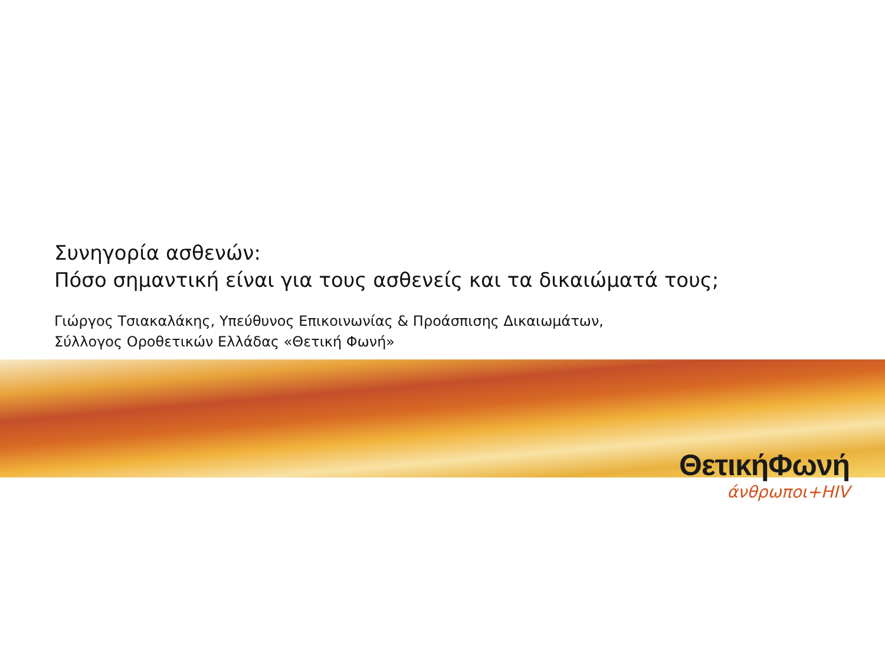Συνηγορία ασθενών:
Πόσο σημαντική είναι για τους ασθενείς και τα δικαιώματά τους;
Γιώργος Τσιακαλάκης, Υπεύθυνος Επικοινωνίας & Προάσπισης Δικαιωμάτων,
Σύλλογος Οροθετικών Ελλάδας «Θετική Φωνή»
ΘετικήΦωνή
άνθρωποι+HIV